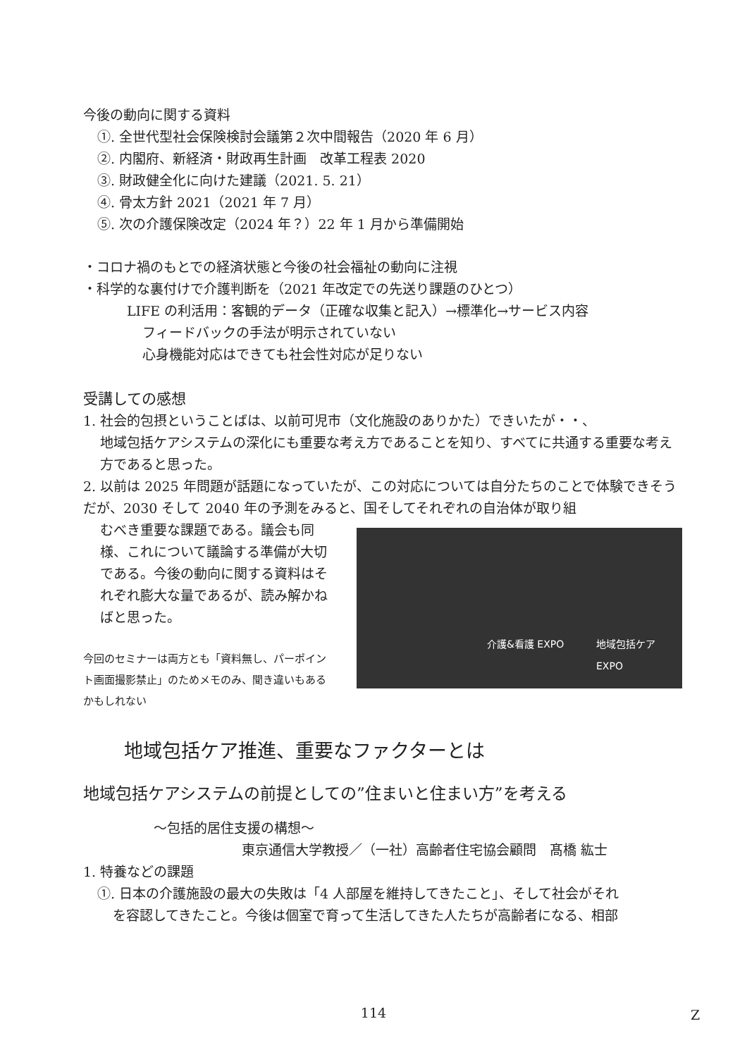今後の動向に関する資料
①. 全世代型社会保険検討会議第２次中間報告（2020 年 6 月）
②. 内閣府、新経済・財政再生計画　改革工程表 2020
③. 財政健全化に向けた建議（2021. 5. 21）
④. 骨太方針 2021（2021 年 7 月）
⑤. 次の介護保険改定（2024 年？）22 年 1 月から準備開始
・コロナ禍のもとでの経済状態と今後の社会福祉の動向に注視
・科学的な裏付けで介護判断を（2021 年改定での先送り課題のひとつ）
LIFE の利活用：客観的データ（正確な収集と記入）→標準化→サービス内容
フィードバックの手法が明示されていない
心身機能対応はできても社会性対応が足りない
受講しての感想
1. 社会的包摂ということばは、以前可児市（文化施設のありかた）できいたが・・、
地域包括ケアシステムの深化にも重要な考え方であることを知り、すべてに共通する重要な考え方であると思った。
2. 以前は 2025 年問題が話題になっていたが、この対応については自分たちのことで体験できそうだが、2030 そして 2040 年の予測をみると、国そしてそれぞれの自治体が取り組
むべき重要な課題である。議会も同様、これについて議論する準備が大切である。今後の動向に関する資料はそれぞれ膨大な量であるが、読み解かねばと思った。
今回のセミナーは両方とも「資料無し、パーポイント画面撮影禁止」のためメモのみ、聞き違いもあるかもしれない
介護&看護 EXPO 地域包括ケア EXPO
地域包括ケア推進、重要なファクターとは
地域包括ケアシステムの前提としての”住まいと住まい方”を考える
～包括的居住支援の構想～
東京通信大学教授／（一社）高齢者住宅協会顧問　髙橋 紘士
1. 特養などの課題
①. 日本の介護施設の最大の失敗は「4 人部屋を維持してきたこと」、そして社会がそれ
を容認してきたこと。今後は個室で育って生活してきた人たちが高齢者になる、相部
114 Z